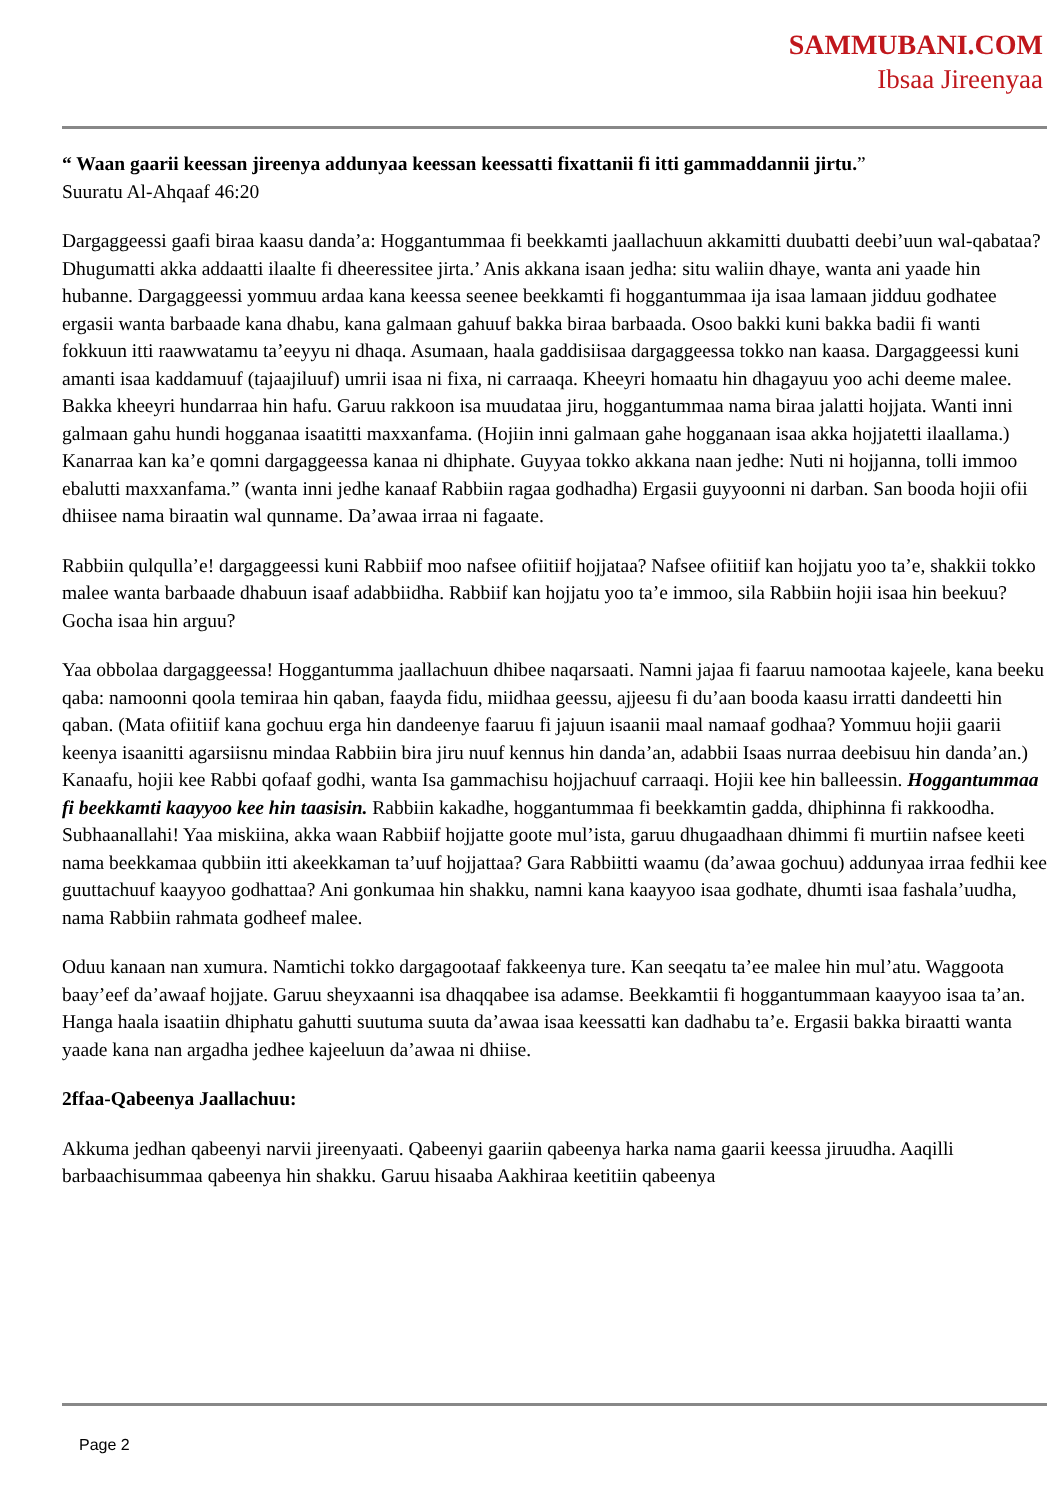SAMMUBANI.COM
Ibsaa Jireenyaa
“ Waan gaarii keessan jireenya addunyaa keessan keessatti fixattanii fi itti gammaddannii jirtu.”
Suuratu Al-Ahqaaf 46:20
Dargaggeessi gaafi biraa kaasu danda’a: Hoggantummaa fi beekkamti jaallachuun akkamitti duubatti deebi’uun wal-qabataa? Dhugumatti akka addaatti ilaalte fi dheeressitee jirta.’ Anis akkana isaan jedha: situ waliin dhaye, wanta ani yaade hin hubanne. Dargaggeessi yommuu ardaa kana keessa seenee beekkamti fi hoggantummaa ija isaa lamaan jidduu godhatee ergasii wanta barbaade kana dhabu, kana galmaan gahuuf bakka biraa barbaada. Osoo bakki kuni bakka badii fi wanti fokkuun itti raawwatamu ta’eeyyu ni dhaqa. Asumaan, haala gaddisiisaa dargaggeessa tokko nan kaasa. Dargaggeessi kuni amanti isaa kaddamuuf (tajaajiluuf) umrii isaa ni fixa, ni carraaqa. Kheeyri homaatu hin dhagayuu yoo achi deeme malee. Bakka kheeyri hundarraa hin hafu. Garuu rakkoon isa muudataa jiru, hoggantummaa nama biraa jalatti hojjata. Wanti inni galmaan gahu hundi hogganaa isaatitti maxxanfama. (Hojiin inni galmaan gahe hogganaan isaa akka hojjatetti ilaallama.) Kanarraa kan ka’e qomni dargaggeessa kanaa ni dhiphate. Guyyaa tokko akkana naan jedhe: Nuti ni hojjanna, tolli immoo ebalutti maxxanfama.” (wanta inni jedhe kanaaf Rabbiin ragaa godhadha) Ergasii guyyoonni ni darban. San booda hojii ofii dhiisee nama biraatin wal qunname. Da’awaa irraa ni fagaate.
Rabbiin qulqulla’e! dargaggeessi kuni Rabbiif moo nafsee ofiitiif hojjataa? Nafsee ofiitiif kan hojjatu yoo ta’e, shakkii tokko malee wanta barbaade dhabuun isaaf adabbiidha. Rabbiif kan hojjatu yoo ta’e immoo, sila Rabbiin hojii isaa hin beekuu? Gocha isaa hin arguu?
Yaa obbolaa dargaggeessa! Hoggantumma jaallachuun dhibee naqarsaati. Namni jajaa fi faaruu namootaa kajeele, kana beeku qaba: namoonni qoola temiraa hin qaban, faayda fidu, miidhaa geessu, ajjeesu fi du’aan booda kaasu irratti dandeetti hin qaban. (Mata ofiitiif kana gochuu erga hin dandeenye faaruu fi jajuun isaanii maal namaaf godhaa? Yommuu hojii gaarii keenya isaanitti agarsiisnu mindaa Rabbiin bira jiru nuuf kennus hin danda’an, adabbii Isaas nurraa deebisuu hin danda’an.) Kanaafu, hojii kee Rabbi qofaaf godhi, wanta Isa gammachisu hojjachuuf carraaqi. Hojii kee hin balleessin. Hoggantummaa fi beekkamti kaayyoo kee hin taasisin. Rabbiin kakadhe, hoggantummaa fi beekkamtin gadda, dhiphinna fi rakkoodha. Subhaanallahi! Yaa miskiina, akka waan Rabbiif hojjatte goote mul’ista, garuu dhugaadhaan dhimmi fi murtiin nafsee keeti nama beekkamaa qubbiin itti akeekkaman ta’uuf hojjattaa? Gara Rabbiitti waamu (da’awaa gochuu) addunyaa irraa fedhii kee guuttachuuf kaayyoo godhattaa? Ani gonkumaa hin shakku, namni kana kaayyoo isaa godhate, dhumti isaa fashala’uudha, nama Rabbiin rahmata godheef malee.
Oduu kanaan nan xumura. Namtichi tokko dargagootaaf fakkeenya ture. Kan seeqatu ta’ee malee hin mul’atu. Waggoota baay’eef da’awaaf hojjate. Garuu sheyxaanni isa dhaqqabee isa adamse. Beekkamtii fi hoggantummaan kaayyoo isaa ta’an. Hanga haala isaatiin dhiphatu gahutti suutuma suuta da’awaa isaa keessatti kan dadhabu ta’e. Ergasii bakka biraatti wanta yaade kana nan argadha jedhee kajeeluun da’awaa ni dhiise.
2ffaa-Qabeenya Jaallachuu:
Akkuma jedhan qabeenyi narvii jireenyaati. Qabeenyi gaariin qabeenya harka nama gaarii keessa jiruudha. Aaqilli barbaachisummaa qabeenya hin shakku. Garuu hisaaba Aakhiraa keetitiin qabeenya
Page 2